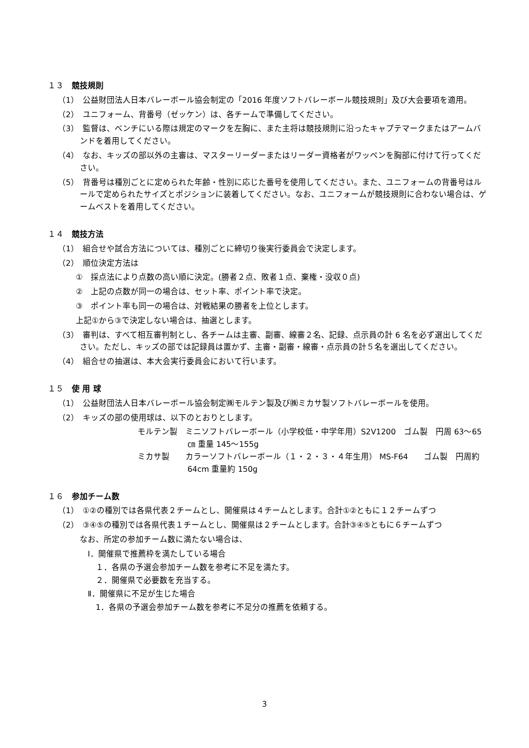１３　競技規則
（1）　公益財団法人日本バレーボール協会制定の「2016 年度ソフトバレーボール競技規則」及び大会要項を適用。
（2）　ユニフォーム、背番号（ゼッケン）は、各チームで準備してください。
（3）　監督は、ベンチにいる際は規定のマークを左胸に、また主将は競技規則に沿ったキャプテマークまたはアームバンドを着用してください。
（4）　なお、キッズの部以外の主審は、マスターリーダーまたはリーダー資格者がワッペンを胸部に付けて行ってください。
（5）　背番号は種別ごとに定められた年齢・性別に応じた番号を使用してください。また、ユニフォームの背番号はルールで定められたサイズとポジションに装着してください。なお、ユニフォームが競技規則に合わない場合は、ゲームベストを着用してください。
１４　競技方法
（1）　組合せや試合方法については、種別ごとに締切り後実行委員会で決定します。
（2）　順位決定方法は
①　採点法により点数の高い順に決定。(勝者２点、敗者１点、棄権・没収０点)
②　上記の点数が同一の場合は、セット率、ポイント率で決定。
③　ポイント率も同一の場合は、対戦結果の勝者を上位とします。
上記①から③で決定しない場合は、抽選とします。
（3）　審判は、すべて相互審判制とし、各チームは主審、副審、線審２名、記録、点示員の計 6 名を必ず選出してください。ただし、キッズの部では記録員は置かず、主審・副審・線審・点示員の計５名を選出してください。
（4）　組合せの抽選は、本大会実行委員会において行います。
１５　使 用 球
（1）　公益財団法人日本バレーボール協会制定㈱モルテン製及び㈱ミカサ製ソフトバレーボールを使用。
（2）　キッズの部の使用球は、以下のとおりとします。
モルテン製　ミニソフトバレーボール（小学校低・中学年用）S2V1200　ゴム製　円周 63～65㎝ 重量 145～155g
ミカサ製　　カラーソフトバレーボール（１・２・３・４年生用） MS-F64　　ゴム製　円周約 64cm 重量約 150g
１６　参加チーム数
（1）　①②の種別では各県代表２チームとし、開催県は４チームとします。合計①②ともに１２チームずつ
（2）　③④⑤の種別では各県代表１チームとし、開催県は２チームとします。合計③④⑤ともに６チームずつ
なお、所定の参加チーム数に満たない場合は、
Ⅰ．開催県で推薦枠を満たしている場合
　１．各県の予選会参加チーム数を参考に不足を満たす。
　２．開催県で必要数を充当する。
Ⅱ．開催県に不足が生じた場合
　1．各県の予選会参加チーム数を参考に不足分の推薦を依頼する。
3